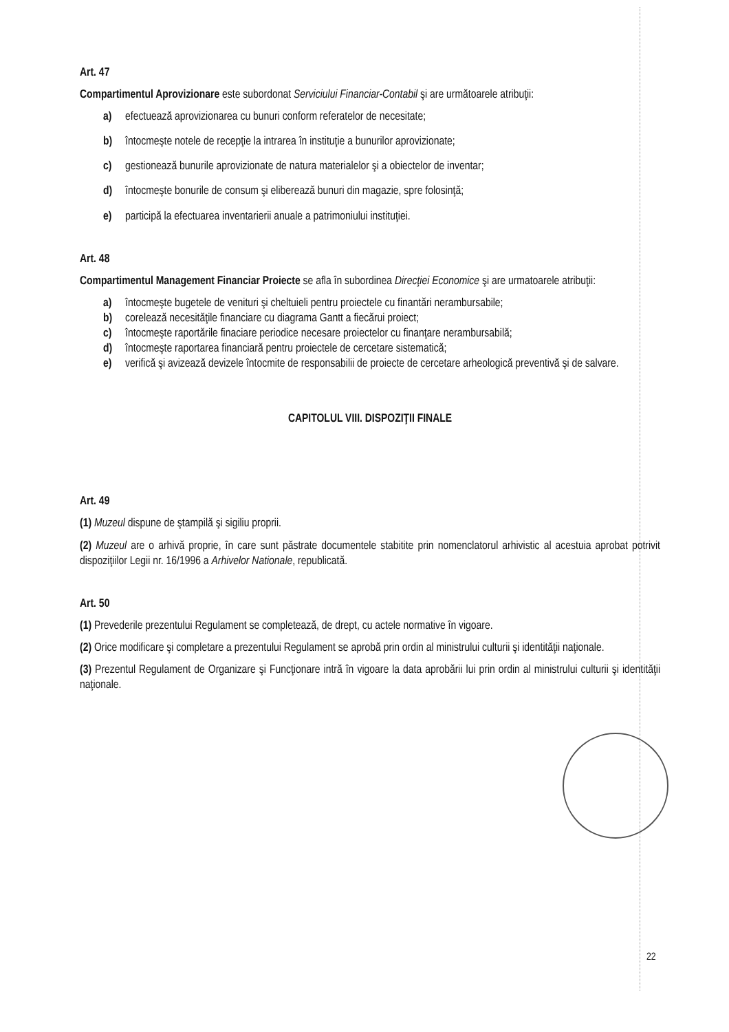Art. 47
Compartimentul Aprovizionare este subordonat Serviciului Financiar-Contabil şi are următoarele atribuţii:
a) efectuează aprovizionarea cu bunuri conform referatelor de necesitate;
b) întocmeşte notele de recepţie la intrarea în instituţie a bunurilor aprovizionate;
c) gestionează bunurile aprovizionate de natura materialelor şi a obiectelor de inventar;
d) întocmeşte bonurile de consum şi eliberează bunuri din magazie, spre folosinţă;
e) participă la efectuarea inventarierii anuale a patrimoniului instituţiei.
Art. 48
Compartimentul Management Financiar Proiecte se afla în subordinea Direcţiei Economice şi are urmatoarele atribuţii:
a) întocmeşte bugetele de venituri şi cheltuieli pentru proiectele cu finantări nerambursabile;
b) corelează necesităţile financiare cu diagrama Gantt a fiecărui proiect;
c) întocmeşte raportările finaciare periodice necesare proiectelor cu finanţare nerambursabilă;
d) întocmeşte raportarea financiară pentru proiectele de cercetare sistematică;
e) verifică şi avizează devizele întocmite de responsabilii de proiecte de cercetare arheologică preventivă şi de salvare.
CAPITOLUL VIII. DISPOZIŢII FINALE
Art. 49
(1) Muzeul dispune de ştampilă şi sigiliu proprii.
(2) Muzeul are o arhivă proprie, în care sunt păstrate documentele stabitite prin nomenclatorul arhivistic al acestuia aprobat potrivit dispoziţiilor Legii nr. 16/1996 a Arhivelor Nationale, republicată.
Art. 50
(1) Prevederile prezentului Regulament se completează, de drept, cu actele normative în vigoare.
(2) Orice modificare şi completare a prezentului Regulament se aprobă prin ordin al ministrului culturii şi identităţii naţionale.
(3) Prezentul Regulament de Organizare şi Funcţionare intră în vigoare la data aprobării lui prin ordin al ministrului culturii şi identităţii naţionale.
22